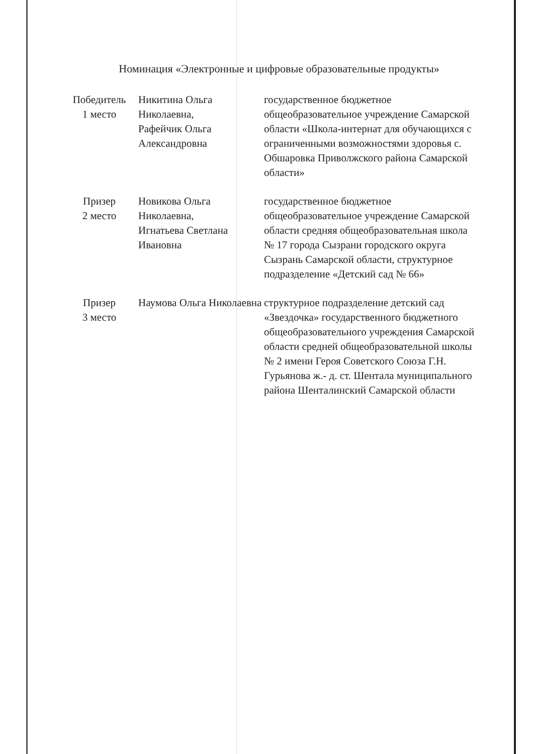Номинация «Электронные и цифровые образовательные продукты»
| Победитель 1 место | Никитина Ольга Николаевна, Рафейчик Ольга Александровна | государственное бюджетное общеобразовательное учреждение Самарской области «Школа-интернат для обучающихся с ограниченными возможностями здоровья с. Обшаровка Приволжского района Самарской области» |
| Призер 2 место | Новикова Ольга Николаевна, Игнатьева Светлана Ивановна | государственное бюджетное общеобразовательное учреждение Самарской области средняя общеобразовательная школа № 17 города Сызрани городского округа Сызрань Самарской области, структурное подразделение «Детский сад № 66» |
| Призер 3 место | Наумова Ольга Николаевна | структурное подразделение детский сад «Звездочка» государственного бюджетного общеобразовательного учреждения Самарской области средней общеобразовательной школы № 2 имени Героя Советского Союза Г.Н. Гурьянова ж.- д. ст. Шентала муниципального района Шенталинский Самарской области |